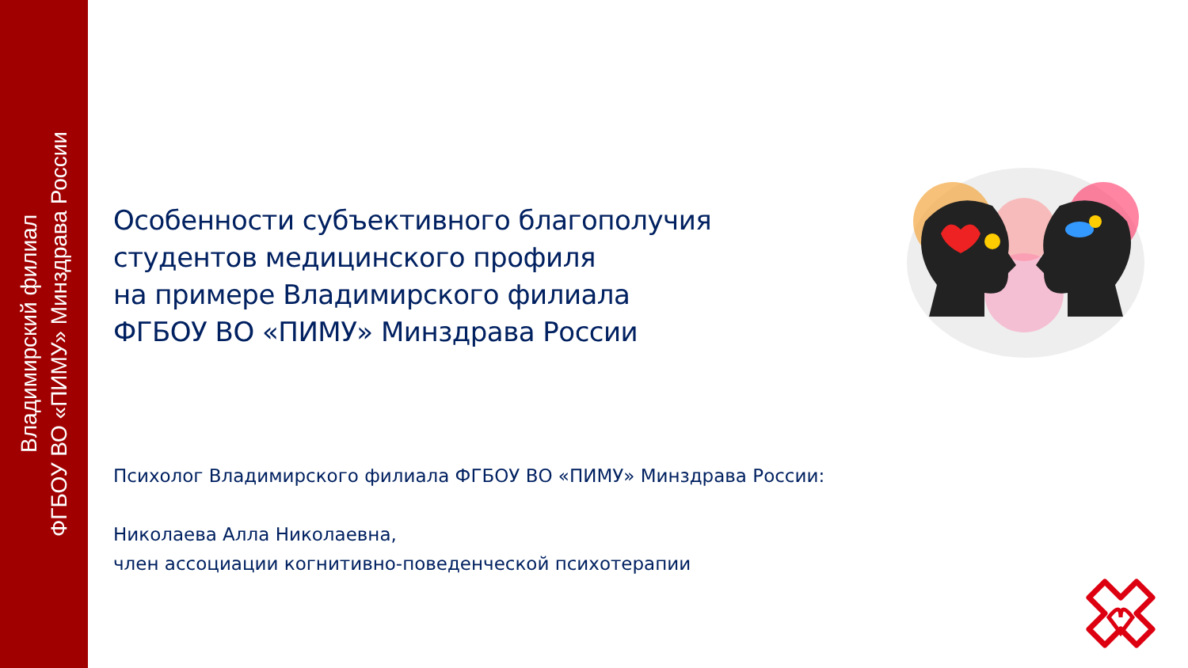Владимирский филиал
ФГБОУ ВО «ПИМУ» Минздрава России
Особенности субъективного благополучия
студентов медицинского профиля
на примере Владимирского филиала
ФГБОУ ВО «ПИМУ» Минздрава России
Психолог Владимирского филиала ФГБОУ ВО «ПИМУ» Минздрава России:
Николаева Алла Николаевна,
член ассоциации когнитивно-поведенческой психотерапии